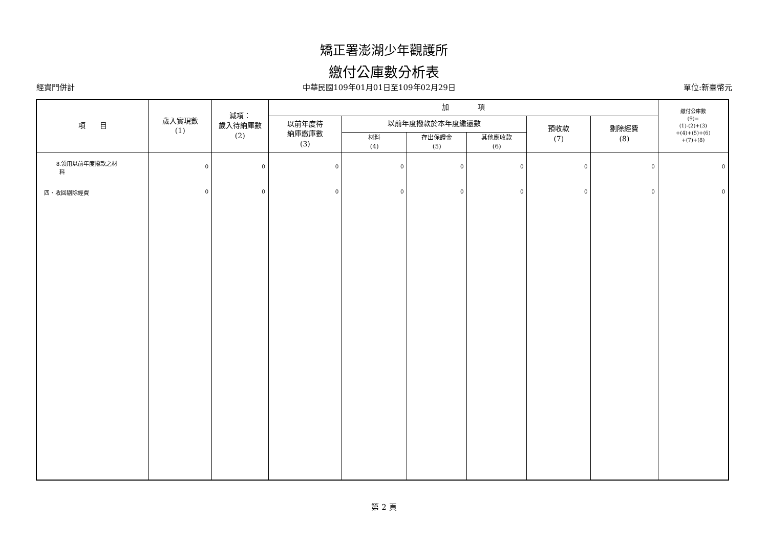矯正署澎湖少年觀護所
繳付公庫數分析表
經資門併計 中華民國109年01月01日至109年02月29日 單位:新臺幣元
| 項 目 | 歲入實現數 (1) | 減項： 歲入待納庫數 (2) | 加 項 | | | | | | 繳付公庫數 (9)= (1)-(2)+(3) +(4)+(5)+(6) +(7)+(8) |
| --- | --- | --- | --- | --- | --- | --- | --- | --- | --- |
| | | | 以前年度待 納庫繳庫數 (3) | 以前年度撥款於本年度繳還數 | | | 預收款 (7) | 剔除經費 (8) | |
| | | | | 材料 (4) | 存出保證金 (5) | 其他應收款 (6) | | | |
| 8.領用以前年度撥款之材 料 | 0 | 0 | 0 | 0 | 0 | 0 | 0 | 0 | 0 |
| 四、收回剔除經費 | 0 | 0 | 0 | 0 | 0 | 0 | 0 | 0 | 0 |
第 2 頁